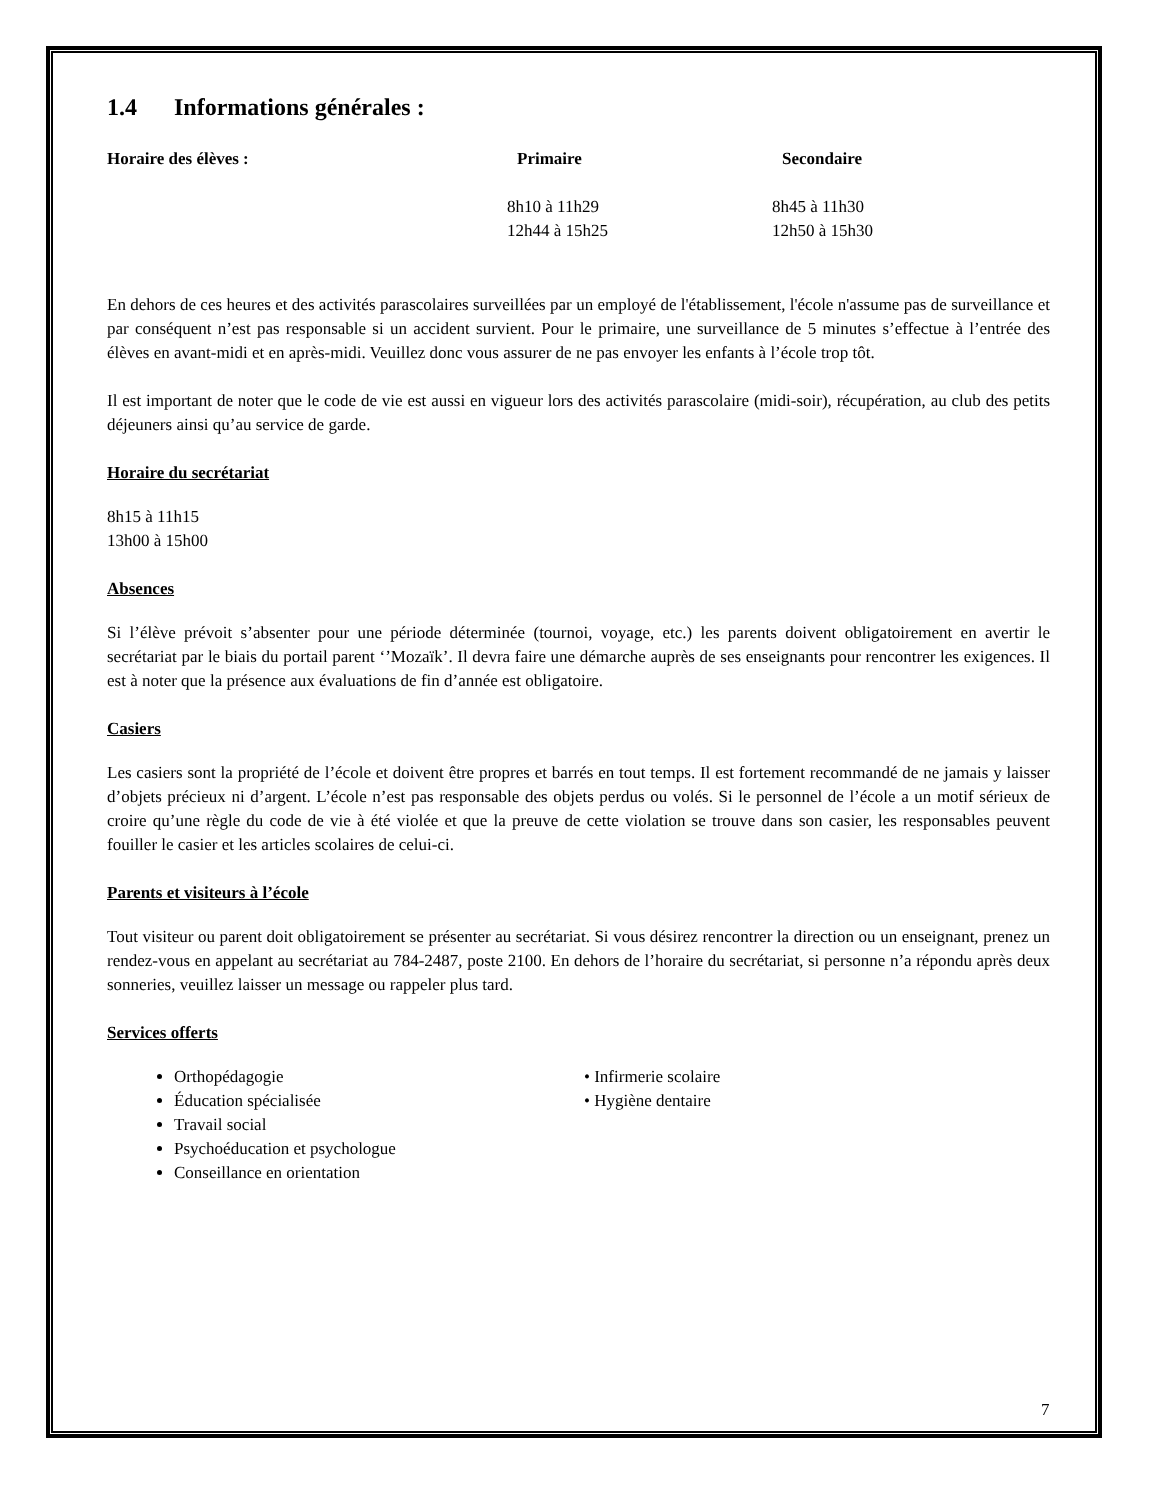1.4 Informations générales :
| Horaire des élèves : | Primaire | Secondaire |
| --- | --- | --- |
| | 8h10 à 11h29 12h44 à 15h25 | 8h45 à 11h30 12h50 à 15h30 |
En dehors de ces heures et des activités parascolaires surveillées par un employé de l'établissement, l'école n'assume pas de surveillance et par conséquent n’est pas responsable si un accident survient. Pour le primaire, une surveillance de 5 minutes s’effectue à l’entrée des élèves en avant-midi et en après-midi. Veuillez donc vous assurer de ne pas envoyer les enfants à l’école trop tôt.
Il est important de noter que le code de vie est aussi en vigueur lors des activités parascolaire (midi-soir), récupération, au club des petits déjeuners ainsi qu’au service de garde.
Horaire du secrétariat
8h15 à 11h15
13h00 à 15h00
Absences
Si l’élève prévoit s’absenter pour une période déterminée (tournoi, voyage, etc.) les parents doivent obligatoirement en avertir le secrétariat par le biais du portail parent ‘’Mozaïk’. Il devra faire une démarche auprès de ses enseignants pour rencontrer les exigences. Il est à noter que la présence aux évaluations de fin d’année est obligatoire.
Casiers
Les casiers sont la propriété de l’école et doivent être propres et barrés en tout temps. Il est fortement recommandé de ne jamais y laisser d’objets précieux ni d’argent. L’école n’est pas responsable des objets perdus ou volés. Si le personnel de l’école a un motif sérieux de croire qu’une règle du code de vie à été violée et que la preuve de cette violation se trouve dans son casier, les responsables peuvent fouiller le casier et les articles scolaires de celui-ci.
Parents et visiteurs à l’école
Tout visiteur ou parent doit obligatoirement se présenter au secrétariat. Si vous désirez rencontrer la direction ou un enseignant, prenez un rendez-vous en appelant au secrétariat au 784-2487, poste 2100. En dehors de l’horaire du secrétariat, si personne n’a répondu après deux sonneries, veuillez laisser un message ou rappeler plus tard.
Services offerts
Orthopédagogie
Éducation spécialisée
Travail social
Psychoéducation et psychologue
Conseillance en orientation
• Infirmerie scolaire
• Hygiène dentaire
7